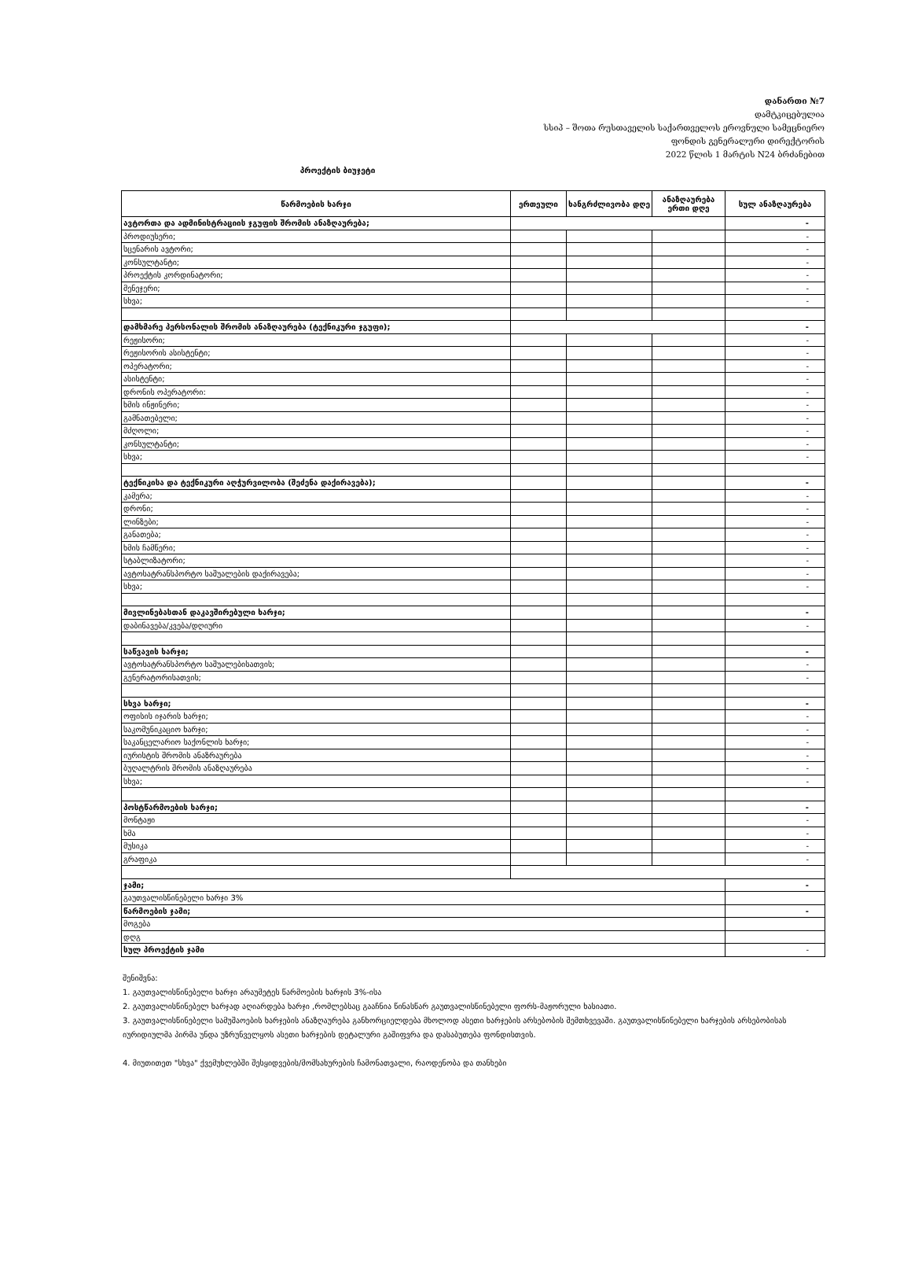დანართი №7
დამტკიცებულია
სსიპ – შოთა რუსთაველის საქართველოს ეროვნული სამეცნიერო
ფონდის გენერალური დირექტორის
2022 წლის 1 მარტის N24 ბრძანებით
პროექტის ბიუჯეტი
| წარმოების ხარჯი | ერთეული | ხანგრძლივობა დღე | ანაზღაურება ერთი დღე | სულ ანაზღაურება |
| --- | --- | --- | --- | --- |
| ავტორთა და ადმინისტრაციის ჯგუფის შრომის ანაზღაურება; | | | | - |
| პროდიუსერი; | | | | - |
| სცენარის ავტორი; | | | | - |
| კონსულტანტი; | | | | - |
| პროექტის კორდინატორი; | | | | - |
| მენეჯერი; | | | | - |
| სხვა; | | | | - |
| დამხმარე პერსონალის შრომის ანაზღაურება (ტექნიკური ჯგუფი); | | | | - |
| რეჟისორი; | | | | - |
| რეჟისორის ასისტენტი; | | | | - |
| ოპერატორი; | | | | - |
| ასისტენტი; | | | | - |
| დრონის ოპერატორი: | | | | - |
| ხმის ინჟინერი; | | | | - |
| გამნათებელი; | | | | - |
| მძღოლი; | | | | - |
| კონსულტანტი; | | | | - |
| სხვა; | | | | - |
| ტექნიკისა და ტექნიკური აღჭურვილობა (შეძენა დაქირავება); | | | | - |
| კამერა; | | | | - |
| დრონი; | | | | - |
| ლინზები; | | | | - |
| განათება; | | | | - |
| ხმის ჩამწერი; | | | | - |
| სტაბლიზატორი; | | | | - |
| ავტოსატრანსპორტო საშუალების დაქირავება; | | | | - |
| სხვა; | | | | - |
| მივლინებასთან დაკავშირებული ხარჯი; | | | | - |
| დაბინავება/კვება/დღიური | | | | - |
| საწვავის ხარჯი; | | | | - |
| ავტოსატრანსპორტო საშუალებისათვის; | | | | - |
| გენერატორისათვის; | | | | - |
| სხვა ხარჯი; | | | | - |
| ოფისის იჯარის ხარჯი; | | | | - |
| საკომუნიკაციო ხარჯი; | | | | - |
| საკანცელარიო საქონლის ხარჯი; | | | | - |
| იურისტის შრომის ანაზრაურება | | | | - |
| ბუღალტრის შრომის ანაზღაურება | | | | - |
| სხვა; | | | | - |
| პოსტწარმოების ხარჯი; | | | | - |
| მონტაჟი | | | | - |
| ხმა | | | | - |
| მუსიკა | | | | - |
| გრაფიკა | | | | - |
| ჯამი; | | | | - |
| გაუთვალისწინებელი ხარჯი 3% | | | | |
| წარმოების ჯამი; | | | | - |
| მოგება | | | | |
| დღგ | | | | |
| სულ პროექტის ჯამი | | | | - |
შენიშვნა:
1. გაუთვალისწინებელი ხარჯი არაუმეტეს წარმოების ხარჯის 3%-ისა
2. გაუთვალისწინებელ ხარჯად აღიარდება ხარჯი ,რომლებსაც გააჩნია წინასწარ გაუთვალისწინებელი ფორს-მაჟორული ხასიათი.
3. გაუთვალისწინებელი სამუშაოების ხარჯების ანაზღაურება განხორციელდება მხოლოდ ასეთი ხარჯების არსებობის შემთხვევაში. გაუთვალისწინებელი ხარჯების არსებობისას იურიდიულმა პირმა უნდა უზრუნველყოს ასეთი ხარჯების დეტალური გაშიფვრა და დასაბუთება ფონდისთვის.
4. მიუთითეთ "სხვა" ქვემუხლებში შესყიდვების/მომსახურების ჩამონათვალი, რაოდენობა და თანხები